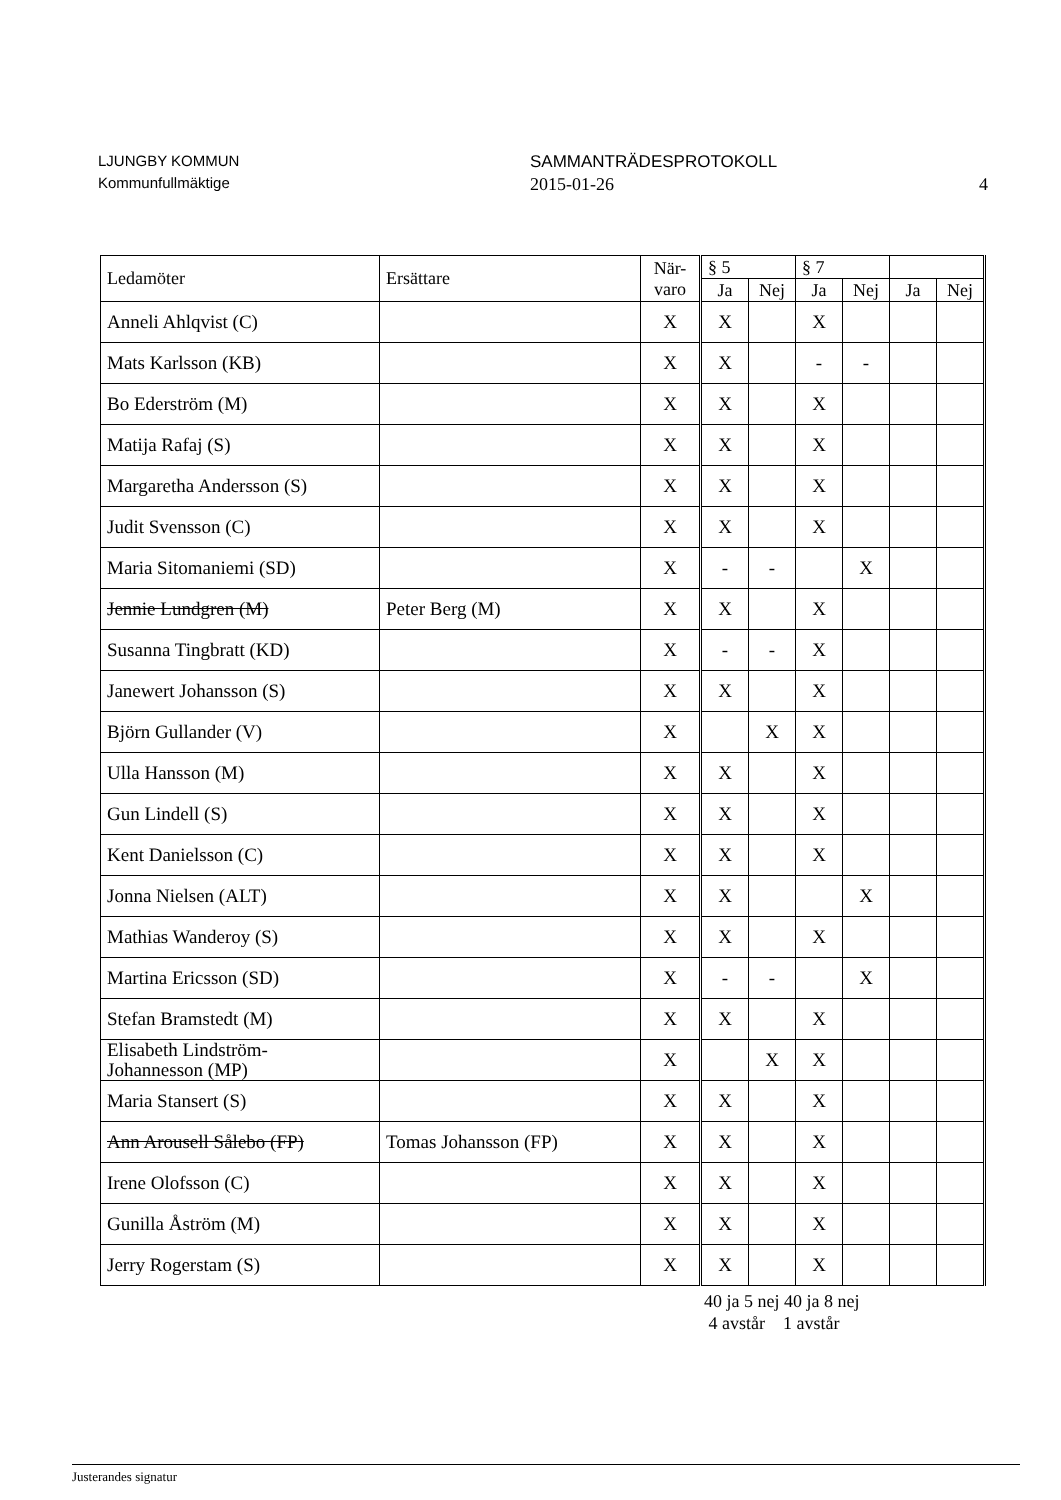LJUNGBY KOMMUN
Kommunfullmäktige
SAMMANTRÄDESPROTOKOLL
2015-01-26
4
| Ledamöter | Ersättare | När- varo | § 5 | | § 7 | | | |
| --- | --- | --- | --- | --- | --- | --- | --- | --- |
| | | | Ja | Nej | Ja | Nej | Ja | Nej |
| Anneli Ahlqvist (C) | | X | X | | X | | | |
| Mats Karlsson (KB) | | X | X | | - | - | | |
| Bo Ederström (M) | | X | X | | X | | | |
| Matija Rafaj (S) | | X | X | | X | | | |
| Margaretha Andersson (S) | | X | X | | X | | | |
| Judit Svensson (C) | | X | X | | X | | | |
| Maria Sitomaniemi (SD) | | X | - | - | | X | | |
| Jennie Lundgren (M) | Peter Berg (M) | X | X | | X | | | |
| Susanna Tingbratt (KD) | | X | - | - | X | | | |
| Janewert Johansson (S) | | X | X | | X | | | |
| Björn Gullander (V) | | X | | X | X | | | |
| Ulla Hansson (M) | | X | X | | X | | | |
| Gun Lindell (S) | | X | X | | X | | | |
| Kent Danielsson (C) | | X | X | | X | | | |
| Jonna Nielsen (ALT) | | X | X | | | X | | |
| Mathias Wanderoy (S) | | X | X | | X | | | |
| Martina Ericsson (SD) | | X | - | - | | X | | |
| Stefan Bramstedt (M) | | X | X | | X | | | |
| Elisabeth Lindström- Johannesson (MP) | | X | | X | X | | | |
| Maria Stansert (S) | | X | X | | X | | | |
| Ann Arousell Sålebo (FP) | Tomas Johansson (FP) | X | X | | X | | | |
| Irene Olofsson (C) | | X | X | | X | | | |
| Gunilla Åström (M) | | X | X | | X | | | |
| Jerry Rogerstam (S) | | X | X | | X | | | |
40 ja 5 nej 40 ja 8 nej
4 avstår 1 avstår
Justerandes signatur